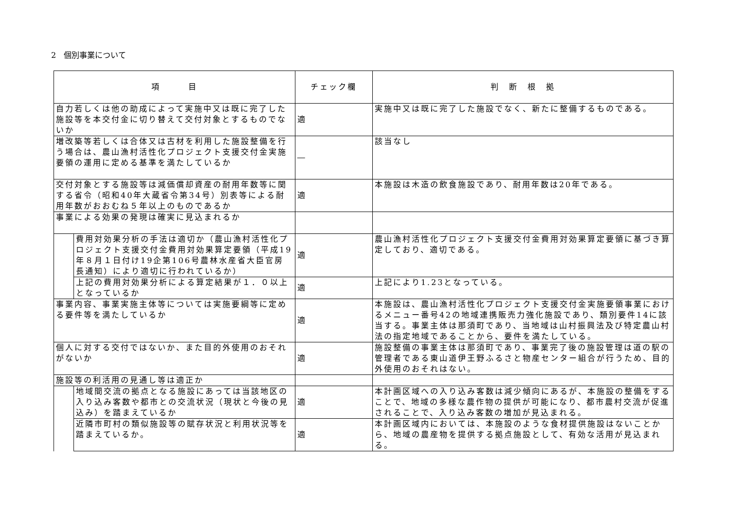2　個別事業について
| 項 目 | | チェック欄 | 判 断 根 拠 |
| --- | --- | --- | --- |
| 自力若しくは他の助成によって実施中又は既に完了した施設等を本交付金に切り替えて交付対象とするものでないか | | 適 | 実施中又は既に完了した施設でなく、新たに整備するものである。 |
| 増改築等若しくは合体又は古材を利用した施設整備を行う場合は、農山漁村活性化プロジェクト支援交付金実施要領の運用に定める基準を満たしているか | | ― | 該当なし |
| 交付対象とする施設等は減価償却資産の耐用年数等に関する省令（昭和40年大蔵省令第34号）別表等による耐用年数がおおむね５年以上のものであるか | | 適 | 本施設は木造の飲食施設であり、耐用年数は20年である。 |
| 事業による効果の発現は確実に見込まれるか | | | |
| | 費用対効果分析の手法は適切か（農山漁村活性化プロジェクト支援交付金費用対効果算定要領（平成19年８月１日付け19企第106号農林水産省大臣官房長通知）により適切に行われているか） | 適 | 農山漁村活性化プロジェクト支援交付金費用対効果算定要領に基づき算定しており、適切である。 |
| | 上記の費用対効果分析による算定結果が１．０以上となっているか | 適 | 上記により1.23となっている。 |
| 事業内容、事業実施主体等については実施要綱等に定める要件等を満たしているか | | 適 | 本施設は、農山漁村活性化プロジェクト支援交付金実施要領事業におけるメニュー番号42の地域連携販売力強化施設であり、類別要件14に該当する。事業主体は那須町であり、当地域は山村振興法及び特定農山村法の指定地域であることから、要件を満たしている。 |
| 個人に対する交付ではないか、また目的外使用のおそれがないか | | 適 | 施設整備の事業主体は那須町であり、事業完了後の施設管理は道の駅の管理者である東山道伊王野ふるさと物産センター組合が行うため、目的外使用のおそれはない。 |
| 施設等の利活用の見通し等は適正か | | | |
| | 地域間交流の拠点となる施設にあっては当該地区の入り込み客数や都市との交流状況（現状と今後の見込み）を踏まえているか | 適 | 本計画区域への入り込み客数は減少傾向にあるが、本施設の整備をすることで、地域の多様な農作物の提供が可能になり、都市農村交流が促進されることで、入り込み客数の増加が見込まれる。 |
| | 近隣市町村の類似施設等の賦存状況と利用状況等を踏まえているか。 | 適 | 本計画区域内においては、本施設のような食材提供施設はないことから、地域の農産物を提供する拠点施設として、有効な活用が見込まれる。 |